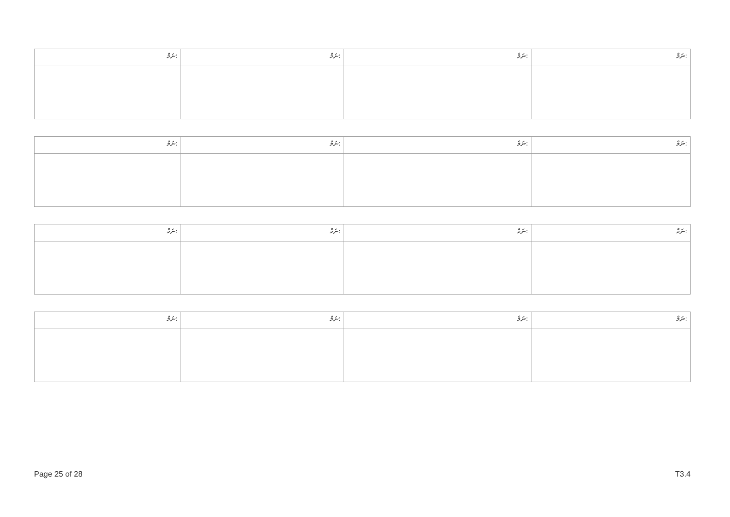| ނަމް: | ނަމް: | ނަމް: | ނަމް: |
| ނަމް: | ނަމް: | ނަމް: | ނަމް: |
| ނަމް: | ނަމް: | ނަމް: | ނަމް: |
| ނަމް: | ނަމް: | ނަމް: | ނަމް: |
Page 25 of 28 T3.4